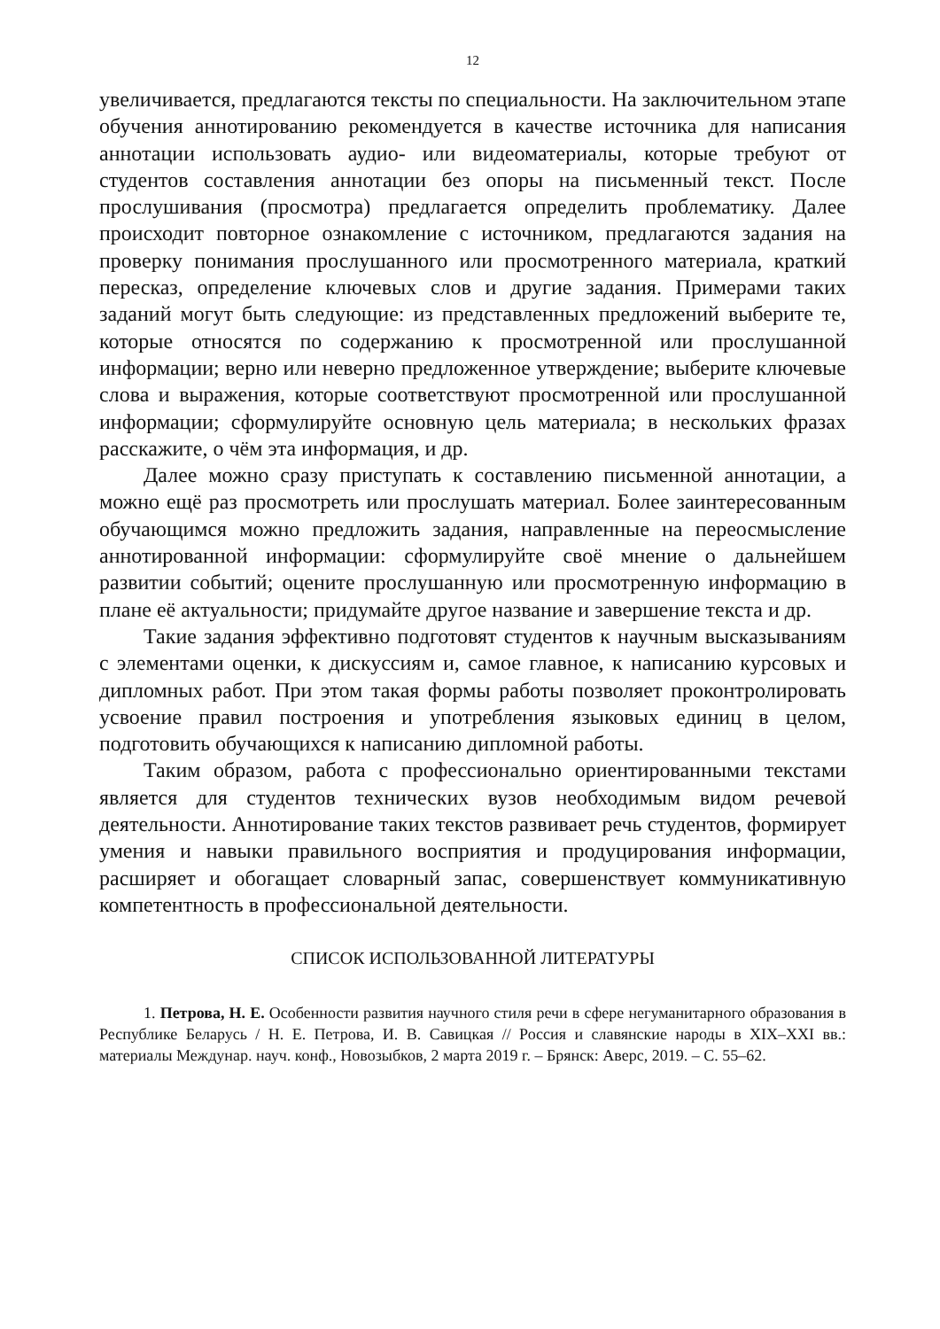12
увеличивается, предлагаются тексты по специальности. На заключительном этапе обучения аннотированию рекомендуется в качестве источника для написания аннотации использовать аудио- или видеоматериалы, которые требуют от студентов составления аннотации без опоры на письменный текст. После прослушивания (просмотра) предлагается определить проблематику. Далее происходит повторное ознакомление с источником, предлагаются задания на проверку понимания прослушанного или просмотренного материала, краткий пересказ, определение ключевых слов и другие задания. Примерами таких заданий могут быть следующие: из представленных предложений выберите те, которые относятся по содержанию к просмотренной или прослушанной информации; верно или неверно предложенное утверждение; выберите ключевые слова и выражения, которые соответствуют просмотренной или прослушанной информации; сформулируйте основную цель материала; в нескольких фразах расскажите, о чём эта информация, и др.
Далее можно сразу приступать к составлению письменной аннотации, а можно ещё раз просмотреть или прослушать материал. Более заинтересованным обучающимся можно предложить задания, направленные на переосмысление аннотированной информации: сформулируйте своё мнение о дальнейшем развитии событий; оцените прослушанную или просмотренную информацию в плане её актуальности; придумайте другое название и завершение текста и др.
Такие задания эффективно подготовят студентов к научным высказываниям с элементами оценки, к дискуссиям и, самое главное, к написанию курсовых и дипломных работ. При этом такая формы работы позволяет проконтролировать усвоение правил построения и употребления языковых единиц в целом, подготовить обучающихся к написанию дипломной работы.
Таким образом, работа с профессионально ориентированными текстами является для студентов технических вузов необходимым видом речевой деятельности. Аннотирование таких текстов развивает речь студентов, формирует умения и навыки правильного восприятия и продуцирования информации, расширяет и обогащает словарный запас, совершенствует коммуникативную компетентность в профессиональной деятельности.
СПИСОК ИСПОЛЬЗОВАННОЙ ЛИТЕРАТУРЫ
1. Петрова, Н. Е. Особенности развития научного стиля речи в сфере негуманитарного образования в Республике Беларусь / Н. Е. Петрова, И. В. Савицкая // Россия и славянские народы в XIX–XXI вв.: материалы Междунар. науч. конф., Новозыбков, 2 марта 2019 г. – Брянск: Аверс, 2019. – С. 55–62.